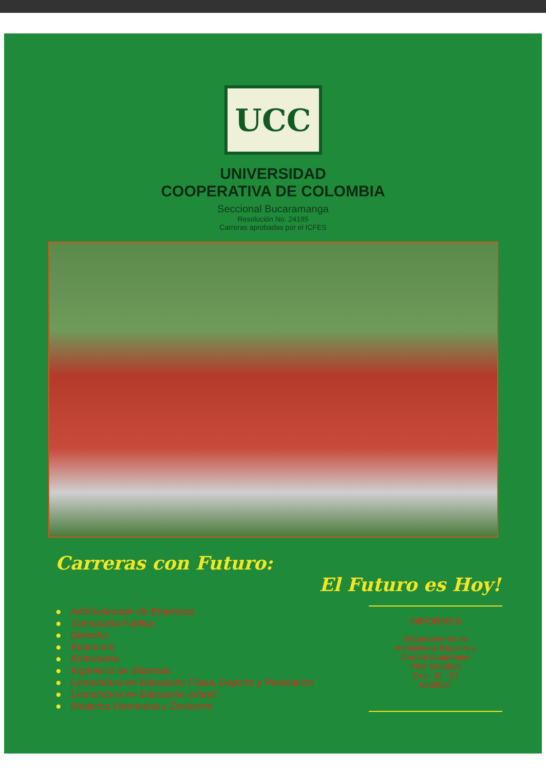UCC
UNIVERSIDAD
COOPERATIVA DE COLOMBIA
Seccional Bucaramanga
Resolución No. 24195
Carreras aprobadas por el ICFES
Carreras con Futuro:
El Futuro es Hoy!
● Administración de Empresas
● Contaduría Pública
● Derecho
● Economía
● Enfermería
● Ingeniería de Sistemas
● Licenciatura en Educación Física, Deporte y Recreación
● Licenciatura en Educación Infantil
● Medicina Veterinaria y Zootecnia
INFORMES
Departamento de
Admisiones Registro y
Control Académico
PBX 6343825
Exts. 32 - 53
6458927